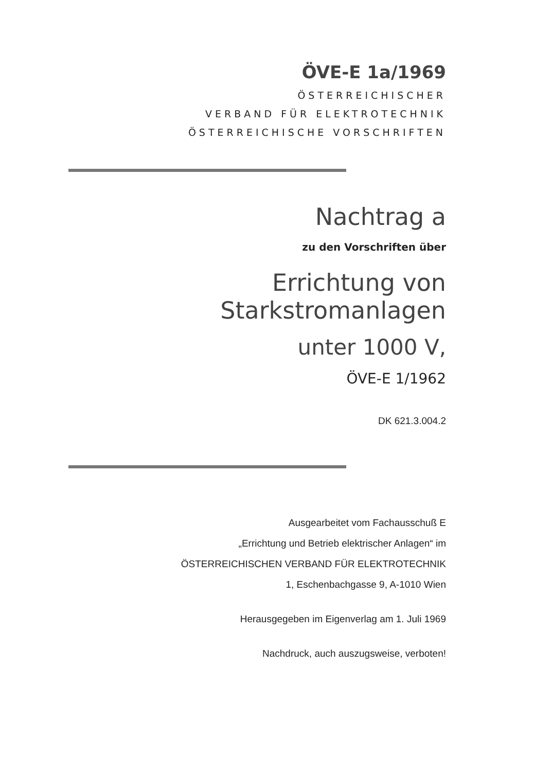ÖVE-E 1a/1969
ÖSTERREICHISCHER
VERBAND FÜR ELEKTROTECHNIK
ÖSTERREICHISCHE VORSCHRIFTEN
Nachtrag a
zu den Vorschriften über
Errichtung von Starkstromanlagen
unter 1000 V,
ÖVE-E 1/1962
DK 621.3.004.2
Ausgearbeitet vom Fachausschuß E
„Errichtung und Betrieb elektrischer Anlagen“ im
ÖSTERREICHISCHEN VERBAND FÜR ELEKTROTECHNIK
1, Eschenbachgasse 9, A-1010 Wien
Herausgegeben im Eigenverlag am 1. Juli 1969
Nachdruck, auch auszugsweise, verboten!